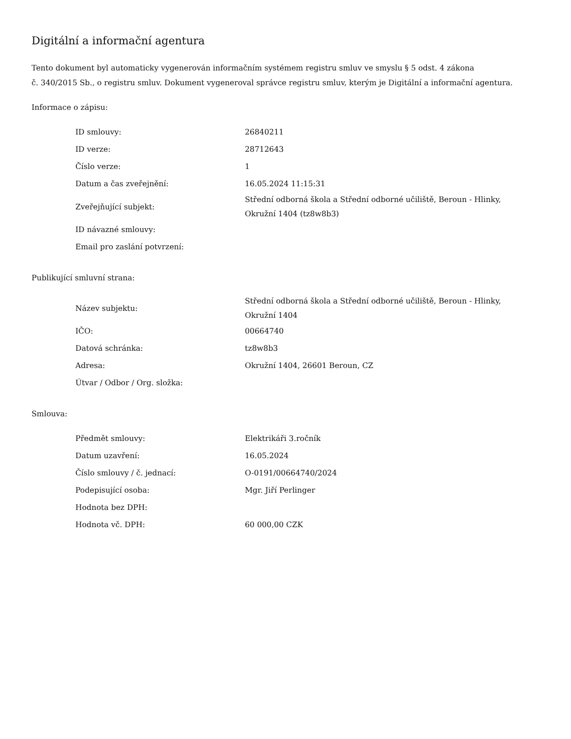Digitální a informační agentura
Tento dokument byl automaticky vygenerován informačním systémem registru smluv ve smyslu § 5 odst. 4 zákona
č. 340/2015 Sb., o registru smluv. Dokument vygeneroval správce registru smluv, kterým je Digitální a informační agentura.
Informace o zápisu:
| ID smlouvy: | 26840211 |
| ID verze: | 28712643 |
| Číslo verze: | 1 |
| Datum a čas zveřejnění: | 16.05.2024 11:15:31 |
| Zveřejňující subjekt: | Střední odborná škola a Střední odborné učiliště, Beroun - Hlinky, Okružní 1404 (tz8w8b3) |
| ID návazné smlouvy: | |
| Email pro zaslání potvrzení: | |
Publikující smluvní strana:
| Název subjektu: | Střední odborná škola a Střední odborné učiliště, Beroun - Hlinky, Okružní 1404 |
| IČO: | 00664740 |
| Datová schránka: | tz8w8b3 |
| Adresa: | Okružní 1404, 26601 Beroun, CZ |
| Útvar / Odbor / Org. složka: | |
Smlouva:
| Předmět smlouvy: | Elektrikáři 3.ročník |
| Datum uzavření: | 16.05.2024 |
| Číslo smlouvy / č. jednací: | O-0191/00664740/2024 |
| Podepisující osoba: | Mgr. Jiří Perlinger |
| Hodnota bez DPH: | |
| Hodnota vč. DPH: | 60 000,00 CZK |